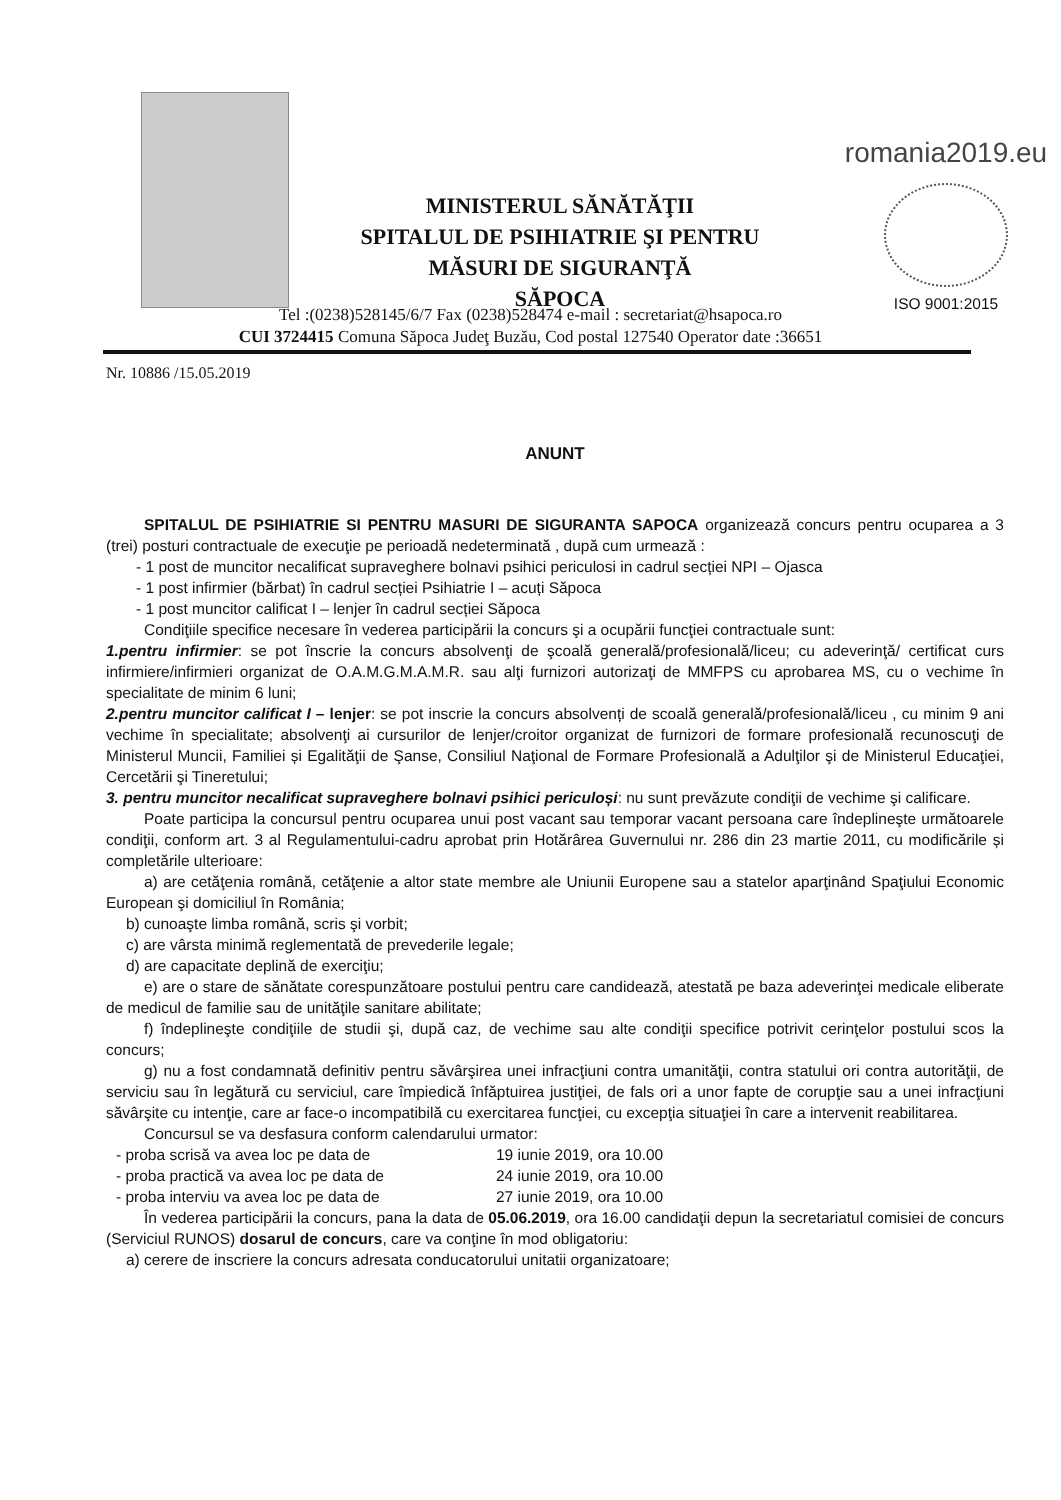MINISTERUL SĂNĂTĂŢII
SPITALUL DE PSIHIATRIE ŞI PENTRU
MĂSURI DE SIGURANŢĂ
SĂPOCA
romania2019.eu
ISO 9001:2015
Tel :(0238)528145/6/7 Fax (0238)528474 e-mail : secretariat@hsapoca.ro
CUI 3724415 Comuna Săpoca Judeţ Buzău, Cod postal 127540 Operator date :36651
Nr. 10886 /15.05.2019
ANUNT
SPITALUL DE PSIHIATRIE SI PENTRU MASURI DE SIGURANTA SAPOCA organizează concurs pentru ocuparea a 3 (trei) posturi contractuale de execuţie pe perioadă nedeterminată , după cum urmează :
- 1 post de muncitor necalificat supraveghere bolnavi psihici periculosi in cadrul secției NPI – Ojasca
- 1 post infirmier (bărbat) în cadrul secției Psihiatrie I – acuți Săpoca
- 1 post muncitor calificat I – lenjer în cadrul secției Săpoca
Condiţiile specifice necesare în vederea participării la concurs şi a ocupării funcţiei contractuale sunt:
1.pentru infirmier: se pot înscrie la concurs absolvenţi de şcoală generală/profesională/liceu; cu adeverinţă/ certificat curs infirmiere/infirmieri organizat de O.A.M.G.M.A.M.R. sau alţi furnizori autorizaţi de MMFPS cu aprobarea MS, cu o vechime în specialitate de minim 6 luni;
2.pentru muncitor calificat I – lenjer: se pot inscrie la concurs absolvenți de scoală generală/profesională/liceu , cu minim 9 ani vechime în specialitate; absolvenţi ai cursurilor de lenjer/croitor organizat de furnizori de formare profesională recunoscuţi de Ministerul Muncii, Familiei și Egalităţii de Şanse, Consiliul Naţional de Formare Profesională a Adulţilor şi de Ministerul Educaţiei, Cercetării şi Tineretului;
3. pentru muncitor necalificat supraveghere bolnavi psihici periculoși: nu sunt prevăzute condiţii de vechime şi calificare.
Poate participa la concursul pentru ocuparea unui post vacant sau temporar vacant persoana care îndeplineşte următoarele condiţii, conform art. 3 al Regulamentului-cadru aprobat prin Hotărârea Guvernului nr. 286 din 23 martie 2011, cu modificările și completările ulterioare:
a) are cetăţenia română, cetăţenie a altor state membre ale Uniunii Europene sau a statelor aparţinând Spaţiului Economic European şi domiciliul în România;
b) cunoaşte limba română, scris şi vorbit;
c) are vârsta minimă reglementată de prevederile legale;
d) are capacitate deplină de exerciţiu;
e) are o stare de sănătate corespunzătoare postului pentru care candidează, atestată pe baza adeverinţei medicale eliberate de medicul de familie sau de unităţile sanitare abilitate;
f) îndeplineşte condiţiile de studii şi, după caz, de vechime sau alte condiţii specifice potrivit cerinţelor postului scos la concurs;
g) nu a fost condamnată definitiv pentru săvârşirea unei infracţiuni contra umanităţii, contra statului ori contra autorităţii, de serviciu sau în legătură cu serviciul, care împiedică înfăptuirea justiţiei, de fals ori a unor fapte de corupţie sau a unei infracţiuni săvârşite cu intenţie, care ar face-o incompatibilă cu exercitarea funcţiei, cu excepţia situaţiei în care a intervenit reabilitarea.
Concursul se va desfasura conform calendarului urmator:
- proba scrisă va avea loc pe data de 19 iunie 2019, ora 10.00
- proba practică va avea loc pe data de 24 iunie 2019, ora 10.00
- proba interviu va avea loc pe data de 27 iunie 2019, ora 10.00
În vederea participării la concurs, pana la data de 05.06.2019, ora 16.00 candidaţii depun la secretariatul comisiei de concurs (Serviciul RUNOS) dosarul de concurs, care va conţine în mod obligatoriu:
a) cerere de inscriere la concurs adresata conducatorului unitatii organizatoare;